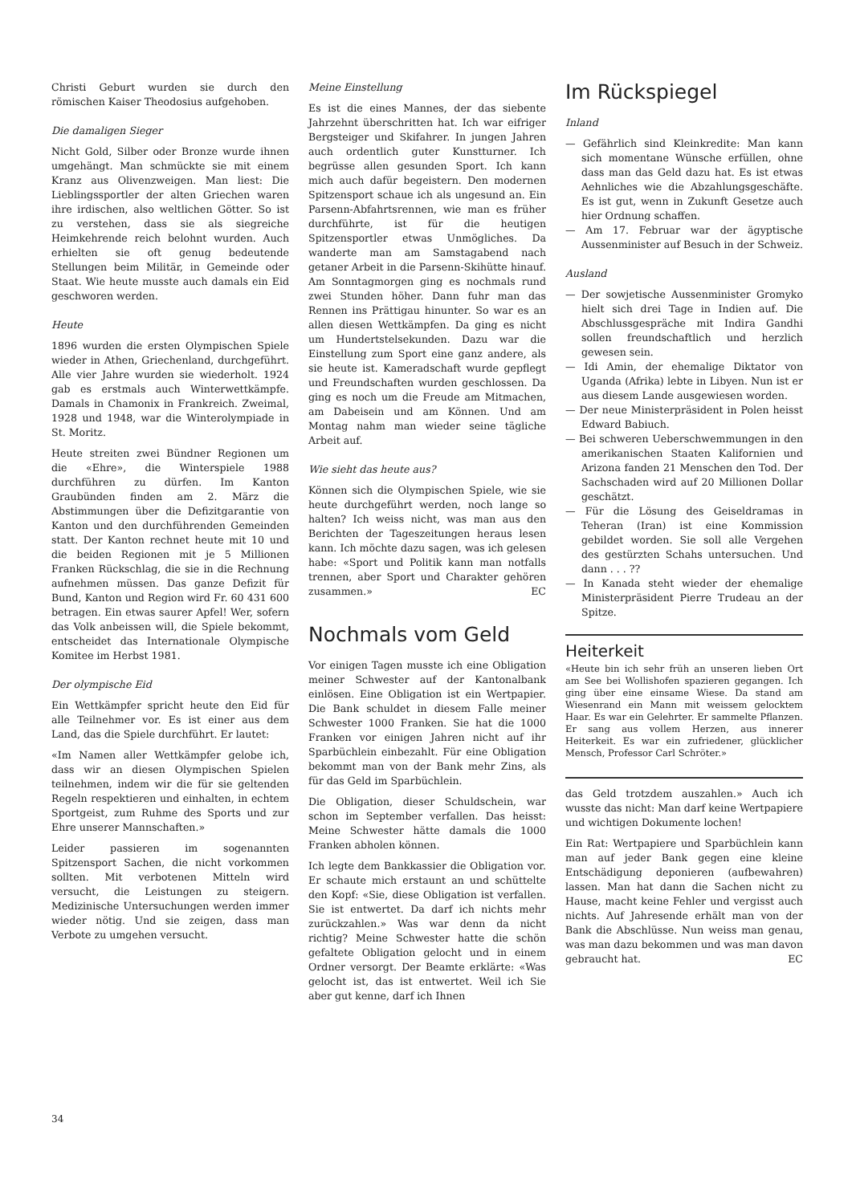Christi Geburt wurden sie durch den römischen Kaiser Theodosius aufgehoben.
Die damaligen Sieger
Nicht Gold, Silber oder Bronze wurde ihnen umgehängt. Man schmückte sie mit einem Kranz aus Olivenzweigen. Man liest: Die Lieblingssportler der alten Griechen waren ihre irdischen, also weltlichen Götter. So ist zu verstehen, dass sie als siegreiche Heimkehrende reich belohnt wurden. Auch erhielten sie oft genug bedeutende Stellungen beim Militär, in Gemeinde oder Staat. Wie heute musste auch damals ein Eid geschworen werden.
Heute
1896 wurden die ersten Olympischen Spiele wieder in Athen, Griechenland, durchgeführt. Alle vier Jahre wurden sie wiederholt. 1924 gab es erstmals auch Winterwettkämpfe. Damals in Chamonix in Frankreich. Zweimal, 1928 und 1948, war die Winterolympiade in St. Moritz.
Heute streiten zwei Bündner Regionen um die «Ehre», die Winterspiele 1988 durchführen zu dürfen. Im Kanton Graubünden finden am 2. März die Abstimmungen über die Defizitgarantie von Kanton und den durchführenden Gemeinden statt. Der Kanton rechnet heute mit 10 und die beiden Regionen mit je 5 Millionen Franken Rückschlag, die sie in die Rechnung aufnehmen müssen. Das ganze Defizit für Bund, Kanton und Region wird Fr. 60 431 600 betragen. Ein etwas saurer Apfel! Wer, sofern das Volk anbeissen will, die Spiele bekommt, entscheidet das Internationale Olympische Komitee im Herbst 1981.
Der olympische Eid
Ein Wettkämpfer spricht heute den Eid für alle Teilnehmer vor. Es ist einer aus dem Land, das die Spiele durchführt. Er lautet:
«Im Namen aller Wettkämpfer gelobe ich, dass wir an diesen Olympischen Spielen teilnehmen, indem wir die für sie geltenden Regeln respektieren und einhalten, in echtem Sportgeist, zum Ruhme des Sports und zur Ehre unserer Mannschaften.»
Leider passieren im sogenannten Spitzensport Sachen, die nicht vorkommen sollten. Mit verbotenen Mitteln wird versucht, die Leistungen zu steigern. Medizinische Untersuchungen werden immer wieder nötig. Und sie zeigen, dass man Verbote zu umgehen versucht.
Meine Einstellung
Es ist die eines Mannes, der das siebente Jahrzehnt überschritten hat. Ich war eifriger Bergsteiger und Skifahrer. In jungen Jahren auch ordentlich guter Kunstturner. Ich begrüsse allen gesunden Sport. Ich kann mich auch dafür begeistern. Den modernen Spitzensport schaue ich als ungesund an. Ein Parsenn-Abfahrtsrennen, wie man es früher durchführte, ist für die heutigen Spitzensportler etwas Unmögliches. Da wanderte man am Samstagabend nach getaner Arbeit in die Parsenn-Skihütte hinauf. Am Sonntagmorgen ging es nochmals rund zwei Stunden höher. Dann fuhr man das Rennen ins Prättigau hinunter. So war es an allen diesen Wettkämpfen. Da ging es nicht um Hundertstelsekunden. Dazu war die Einstellung zum Sport eine ganz andere, als sie heute ist. Kameradschaft wurde gepflegt und Freundschaften wurden geschlossen. Da ging es noch um die Freude am Mitmachen, am Dabeisein und am Können. Und am Montag nahm man wieder seine tägliche Arbeit auf.
Wie sieht das heute aus?
Können sich die Olympischen Spiele, wie sie heute durchgeführt werden, noch lange so halten? Ich weiss nicht, was man aus den Berichten der Tageszeitungen heraus lesen kann. Ich möchte dazu sagen, was ich gelesen habe: «Sport und Politik kann man notfalls trennen, aber Sport und Charakter gehören zusammen.» EC
Nochmals vom Geld
Vor einigen Tagen musste ich eine Obligation meiner Schwester auf der Kantonalbank einlösen. Eine Obligation ist ein Wertpapier. Die Bank schuldet in diesem Falle meiner Schwester 1000 Franken. Sie hat die 1000 Franken vor einigen Jahren nicht auf ihr Sparbüchlein einbezahlt. Für eine Obligation bekommt man von der Bank mehr Zins, als für das Geld im Sparbüchlein.
Die Obligation, dieser Schuldschein, war schon im September verfallen. Das heisst: Meine Schwester hätte damals die 1000 Franken abholen können.
Ich legte dem Bankkassier die Obligation vor. Er schaute mich erstaunt an und schüttelte den Kopf: «Sie, diese Obligation ist verfallen. Sie ist entwertet. Da darf ich nichts mehr zurückzahlen.» Was war denn da nicht richtig? Meine Schwester hatte die schön gefaltete Obligation gelocht und in einem Ordner versorgt. Der Beamte erklärte: «Was gelocht ist, das ist entwertet. Weil ich Sie aber gut kenne, darf ich Ihnen
Im Rückspiegel
Inland
— Gefährlich sind Kleinkredite: Man kann sich momentane Wünsche erfüllen, ohne dass man das Geld dazu hat. Es ist etwas Aehnliches wie die Abzahlungsgeschäfte. Es ist gut, wenn in Zukunft Gesetze auch hier Ordnung schaffen.
— Am 17. Februar war der ägyptische Aussenminister auf Besuch in der Schweiz.
Ausland
— Der sowjetische Aussenminister Gromyko hielt sich drei Tage in Indien auf. Die Abschlussgespräche mit Indira Gandhi sollen freundschaftlich und herzlich gewesen sein.
— Idi Amin, der ehemalige Diktator von Uganda (Afrika) lebte in Libyen. Nun ist er aus diesem Lande ausgewiesen worden.
— Der neue Ministerpräsident in Polen heisst Edward Babiuch.
— Bei schweren Ueberschwemmungen in den amerikanischen Staaten Kalifornien und Arizona fanden 21 Menschen den Tod. Der Sachschaden wird auf 20 Millionen Dollar geschätzt.
— Für die Lösung des Geiseldramas in Teheran (Iran) ist eine Kommission gebildet worden. Sie soll alle Vergehen des gestürzten Schahs untersuchen. Und dann . . . ??
— In Kanada steht wieder der ehemalige Ministerpräsident Pierre Trudeau an der Spitze.
Heiterkeit
«Heute bin ich sehr früh an unseren lieben Ort am See bei Wollishofen spazieren gegangen. Ich ging über eine einsame Wiese. Da stand am Wiesenrand ein Mann mit weissem gelocktem Haar. Es war ein Gelehrter. Er sammelte Pflanzen. Er sang aus vollem Herzen, aus innerer Heiterkeit. Es war ein zufriedener, glücklicher Mensch, Professor Carl Schröter.»
das Geld trotzdem auszahlen.» Auch ich wusste das nicht: Man darf keine Wertpapiere und wichtigen Dokumente lochen!
Ein Rat: Wertpapiere und Sparbüchlein kann man auf jeder Bank gegen eine kleine Entschädigung deponieren (aufbewahren) lassen. Man hat dann die Sachen nicht zu Hause, macht keine Fehler und vergisst auch nichts. Auf Jahresende erhält man von der Bank die Abschlüsse. Nun weiss man genau, was man dazu bekommen und was man davon gebraucht hat. EC
34